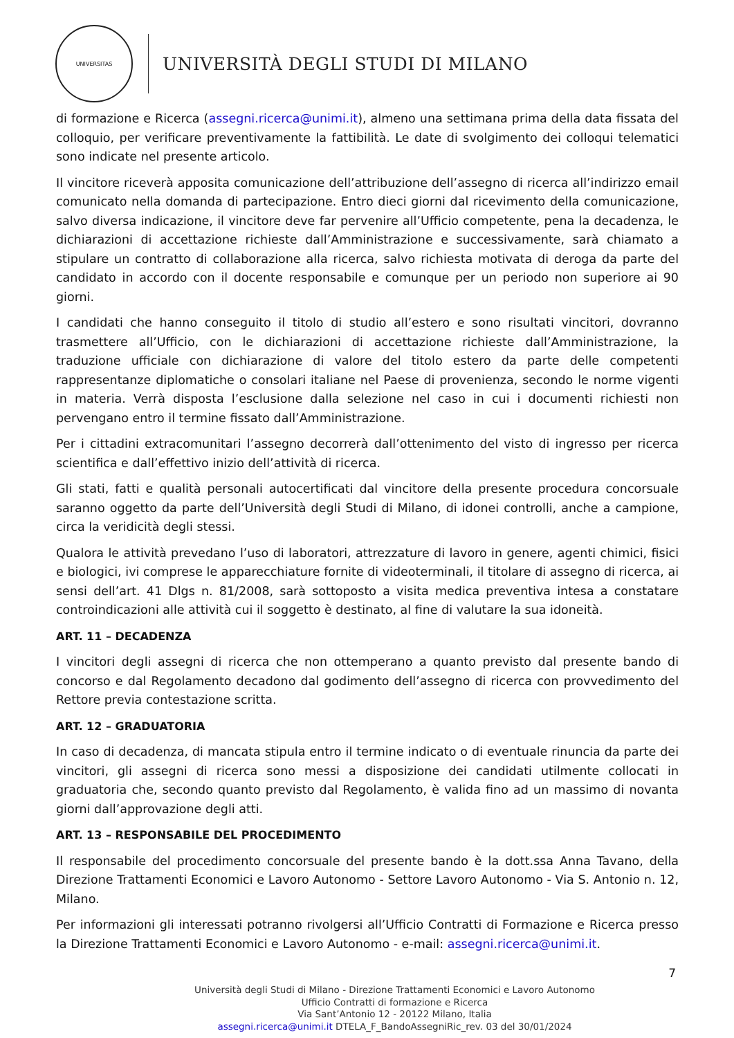UNIVERSITAS
UNIVERSITÀ DEGLI STUDI DI MILANO
di formazione e Ricerca (assegni.ricerca@unimi.it), almeno una settimana prima della data fissata del colloquio, per verificare preventivamente la fattibilità. Le date di svolgimento dei colloqui telematici sono indicate nel presente articolo.
Il vincitore riceverà apposita comunicazione dell’attribuzione dell’assegno di ricerca all’indirizzo email comunicato nella domanda di partecipazione. Entro dieci giorni dal ricevimento della comunicazione, salvo diversa indicazione, il vincitore deve far pervenire all’Ufficio competente, pena la decadenza, le dichiarazioni di accettazione richieste dall’Amministrazione e successivamente, sarà chiamato a stipulare un contratto di collaborazione alla ricerca, salvo richiesta motivata di deroga da parte del candidato in accordo con il docente responsabile e comunque per un periodo non superiore ai 90 giorni.
I candidati che hanno conseguito il titolo di studio all’estero e sono risultati vincitori, dovranno trasmettere all’Ufficio, con le dichiarazioni di accettazione richieste dall’Amministrazione, la traduzione ufficiale con dichiarazione di valore del titolo estero da parte delle competenti rappresentanze diplomatiche o consolari italiane nel Paese di provenienza, secondo le norme vigenti in materia. Verrà disposta l’esclusione dalla selezione nel caso in cui i documenti richiesti non pervengano entro il termine fissato dall’Amministrazione.
Per i cittadini extracomunitari l’assegno decorrerà dall’ottenimento del visto di ingresso per ricerca scientifica e dall’effettivo inizio dell’attività di ricerca.
Gli stati, fatti e qualità personali autocertificati dal vincitore della presente procedura concorsuale saranno oggetto da parte dell’Università degli Studi di Milano, di idonei controlli, anche a campione, circa la veridicità degli stessi.
Qualora le attività prevedano l’uso di laboratori, attrezzature di lavoro in genere, agenti chimici, fisici e biologici, ivi comprese le apparecchiature fornite di videoterminali, il titolare di assegno di ricerca, ai sensi dell’art. 41 Dlgs n. 81/2008, sarà sottoposto a visita medica preventiva intesa a constatare controindicazioni alle attività cui il soggetto è destinato, al fine di valutare la sua idoneità.
ART. 11 – DECADENZA
I vincitori degli assegni di ricerca che non ottemperano a quanto previsto dal presente bando di concorso e dal Regolamento decadono dal godimento dell’assegno di ricerca con provvedimento del Rettore previa contestazione scritta.
ART. 12 – GRADUATORIA
In caso di decadenza, di mancata stipula entro il termine indicato o di eventuale rinuncia da parte dei vincitori, gli assegni di ricerca sono messi a disposizione dei candidati utilmente collocati in graduatoria che, secondo quanto previsto dal Regolamento, è valida fino ad un massimo di novanta giorni dall’approvazione degli atti.
ART. 13 – RESPONSABILE DEL PROCEDIMENTO
Il responsabile del procedimento concorsuale del presente bando è la dott.ssa Anna Tavano, della Direzione Trattamenti Economici e Lavoro Autonomo - Settore Lavoro Autonomo - Via S. Antonio n. 12, Milano.
Per informazioni gli interessati potranno rivolgersi all’Ufficio Contratti di Formazione e Ricerca presso la Direzione Trattamenti Economici e Lavoro Autonomo - e-mail: assegni.ricerca@unimi.it.
7
Università degli Studi di Milano - Direzione Trattamenti Economici e Lavoro Autonomo
Ufficio Contratti di formazione e Ricerca
Via Sant’Antonio 12 - 20122 Milano, Italia
assegni.ricerca@unimi.it DTELA_F_BandoAssegniRic_rev. 03 del 30/01/2024